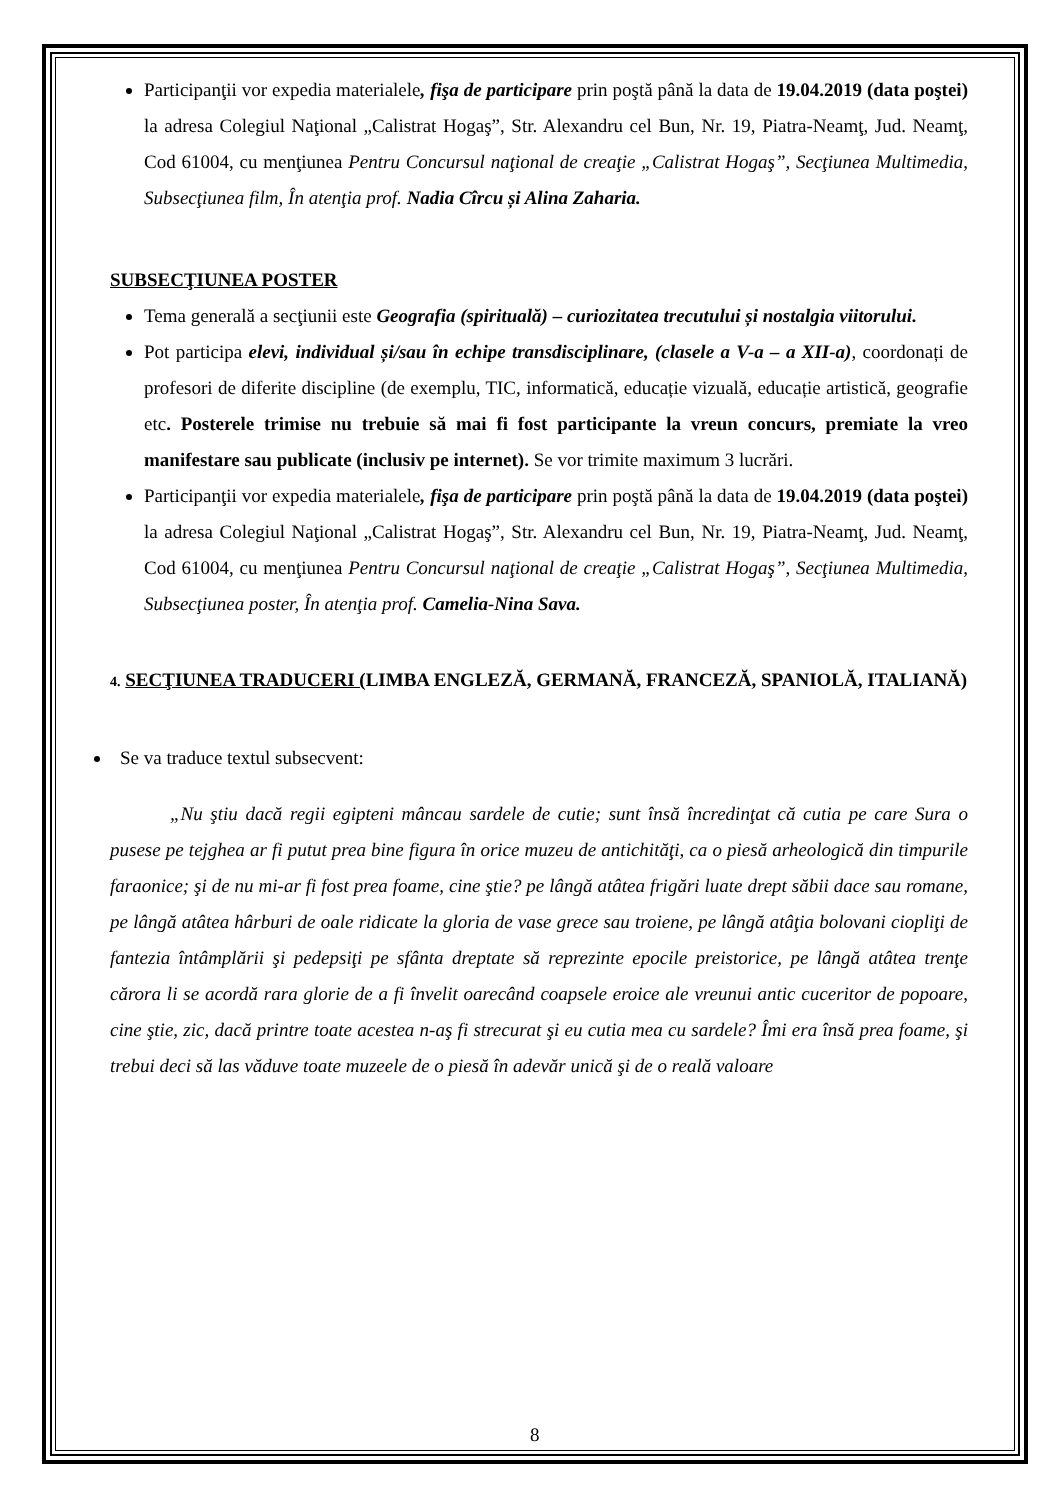Participanţii vor expedia materialele, fişa de participare prin poştă până la data de 19.04.2019 (data poştei) la adresa Colegiul Naţional „Calistrat Hogaş”, Str. Alexandru cel Bun, Nr. 19, Piatra-Neamţ, Jud. Neamţ, Cod 61004, cu menţiunea Pentru Concursul naţional de creaţie „Calistrat Hogaş”, Secţiunea Multimedia, Subsecţiunea film, În atenţia prof. Nadia Cîrcu și Alina Zaharia.
SUBSECŢIUNEA POSTER
Tema generală a secţiunii este Geografia (spirituală) – curiozitatea trecutului și nostalgia viitorului.
Pot participa elevi, individual și/sau în echipe transdisciplinare, (clasele a V-a – a XII-a), coordonați de profesori de diferite discipline (de exemplu, TIC, informatică, educație vizuală, educație artistică, geografie etc. Posterele trimise nu trebuie să mai fi fost participante la vreun concurs, premiate la vreo manifestare sau publicate (inclusiv pe internet). Se vor trimite maximum 3 lucrări.
Participanţii vor expedia materialele, fişa de participare prin poştă până la data de 19.04.2019 (data poştei) la adresa Colegiul Naţional „Calistrat Hogaş”, Str. Alexandru cel Bun, Nr. 19, Piatra-Neamţ, Jud. Neamţ, Cod 61004, cu menţiunea Pentru Concursul naţional de creaţie „Calistrat Hogaş”, Secţiunea Multimedia, Subsecţiunea poster, În atenţia prof. Camelia-Nina Sava.
4. SECŢIUNEA TRADUCERI (LIMBA ENGLEZĂ, GERMANĂ, FRANCEZĂ, SPANIOLĂ, ITALIANĂ)
Se va traduce textul subsecvent:
„Nu ştiu dacă regii egipteni mâncau sardele de cutie; sunt însă încredinţat că cutia pe care Sura o pusese pe tejghea ar fi putut prea bine figura în orice muzeu de antichităţi, ca o piesă arheologică din timpurile faraonice; şi de nu mi-ar fi fost prea foame, cine ştie? pe lângă atâtea frigări luate drept săbii dace sau romane, pe lângă atâtea hârburi de oale ridicate la gloria de vase grece sau troiene, pe lângă atâţia bolovani cioplіţi de fantezia întâmplării şi pedepsiţi pe sfânta dreptate să reprezinte epocile preistorice, pe lângă atâtea trenţe cărora li se acordă rara glorie de a fi învelit oarecând coapsele eroice ale vreunui antic cuceritor de popoare, cine ştie, zic, dacă printre toate acestea n-aş fi strecurat şi eu cutia mea cu sardele? Îmi era însă prea foame, şi trebui deci să las văduve toate muzeele de o piesă în adevăr unică şi de o reală valoare
8